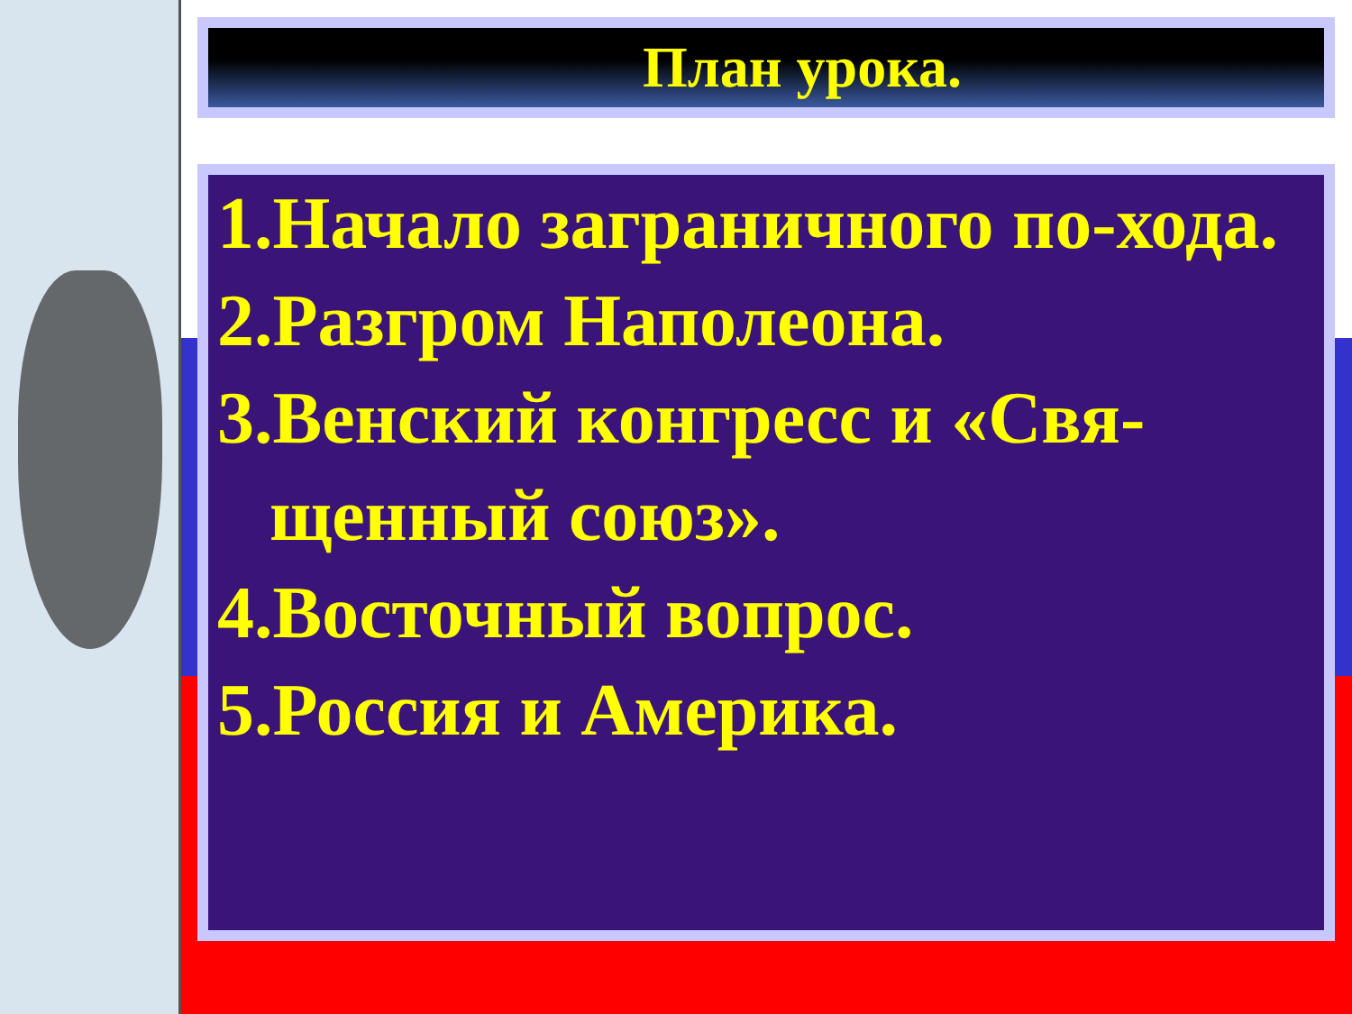План урока.
1.Начало заграничного по-ход­а.
2.Разгром Наполеона.
3.Венский конгресс и «Свя-щенный союз».
4.Восточный вопрос.
5.Россия и Америка.